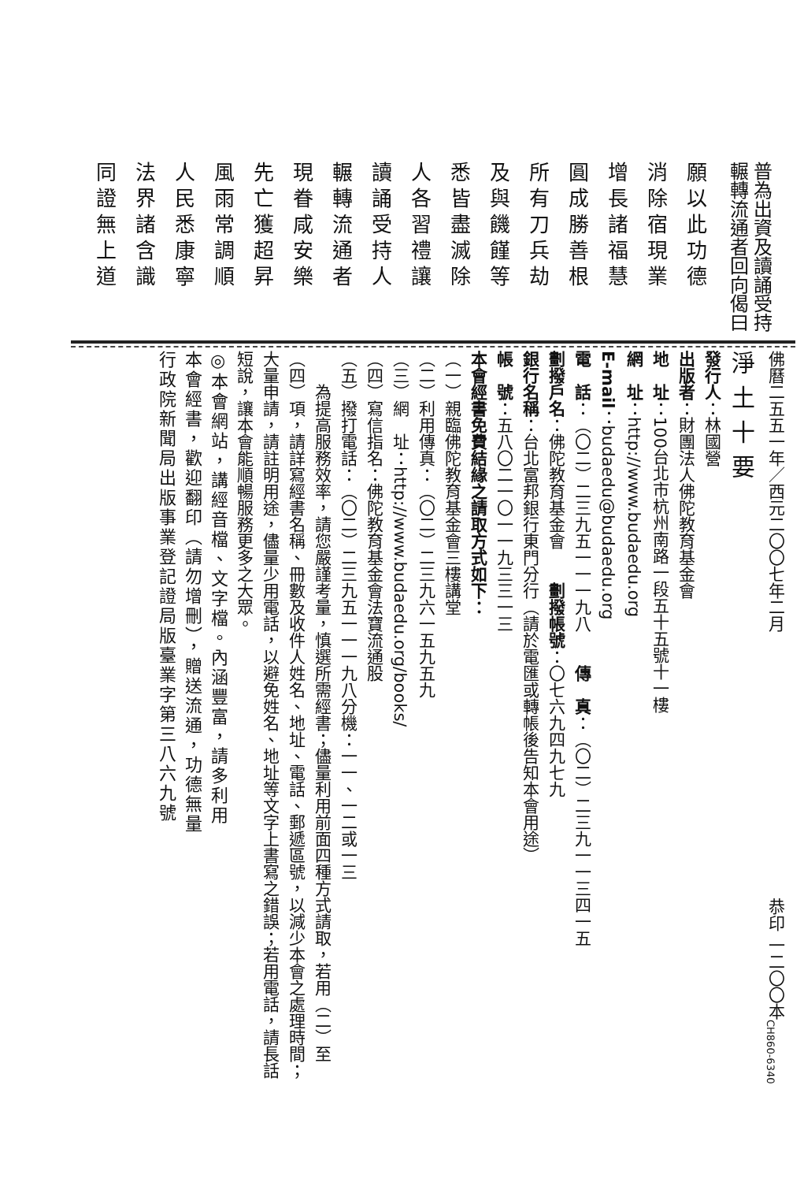普為出資及讀誦受持
輾轉流通者回向偈曰
願以此功德
消除宿現業
增長諸福慧
圓成勝善根
所有刀兵劫
及與饑饉等
悉皆盡滅除
人各習禮讓
讀誦受持人
輾轉流通者
現眷咸安樂
先亡獲超昇
風雨常調順
人民悉康寧
法界諸含識
同證無上道
佛曆二五五一年／西元二〇〇七年二月 恭印 一二〇〇本 CH860-6340
淨土十要
發行人：林國營
出版者：財團法人佛陀教育基金會
地　址：100台北市杭州南路一段五十五號十一樓
網　址：http://www.budaedu.org
E-mail：budaedu@budaedu.org
電　話：（〇二）二三九五一一一九八　　傳　真：（〇二）二三九一一三四一五
劃撥戶名：佛陀教育基金會　　劃撥帳號：〇七六九四九七九
銀行名稱：台北富邦銀行東門分行（請於電匯或轉帳後告知本會用途）
帳　號：五八〇二一〇一一九三三一三
本會經書免費結緣之請取方式如下：
（一）親臨佛陀教育基金會三樓講堂
（二）利用傳真：（〇二）二三九六一五九五九
（三）網　址：http://www.budaedu.org/books/
（四）寫信指名：佛陀教育基金會法寶流通股
（五）撥打電話：（〇二）二三九五一一一九八分機：一一、一二或一三
為提高服務效率，請您嚴謹考量，慎選所需經書；儘量利用前面四種方式請取，若用（二）至（四）項，請詳寫經書名稱、冊數及收件人姓名、地址、電話、郵遞區號，以減少本會之處理時間；大量申請，請註明用途，儘量少用電話，以避免姓名、地址等文字上書寫之錯誤；若用電話，請長話短說，讓本會能順暢服務更多之大眾。
◎本會網站，講經音檔、文字檔。內涵豐富，請多利用
本會經書，歡迎翻印（請勿增刪），贈送流通，功德無量
行政院新聞局出版事業登記證局版臺業字第三八六九號